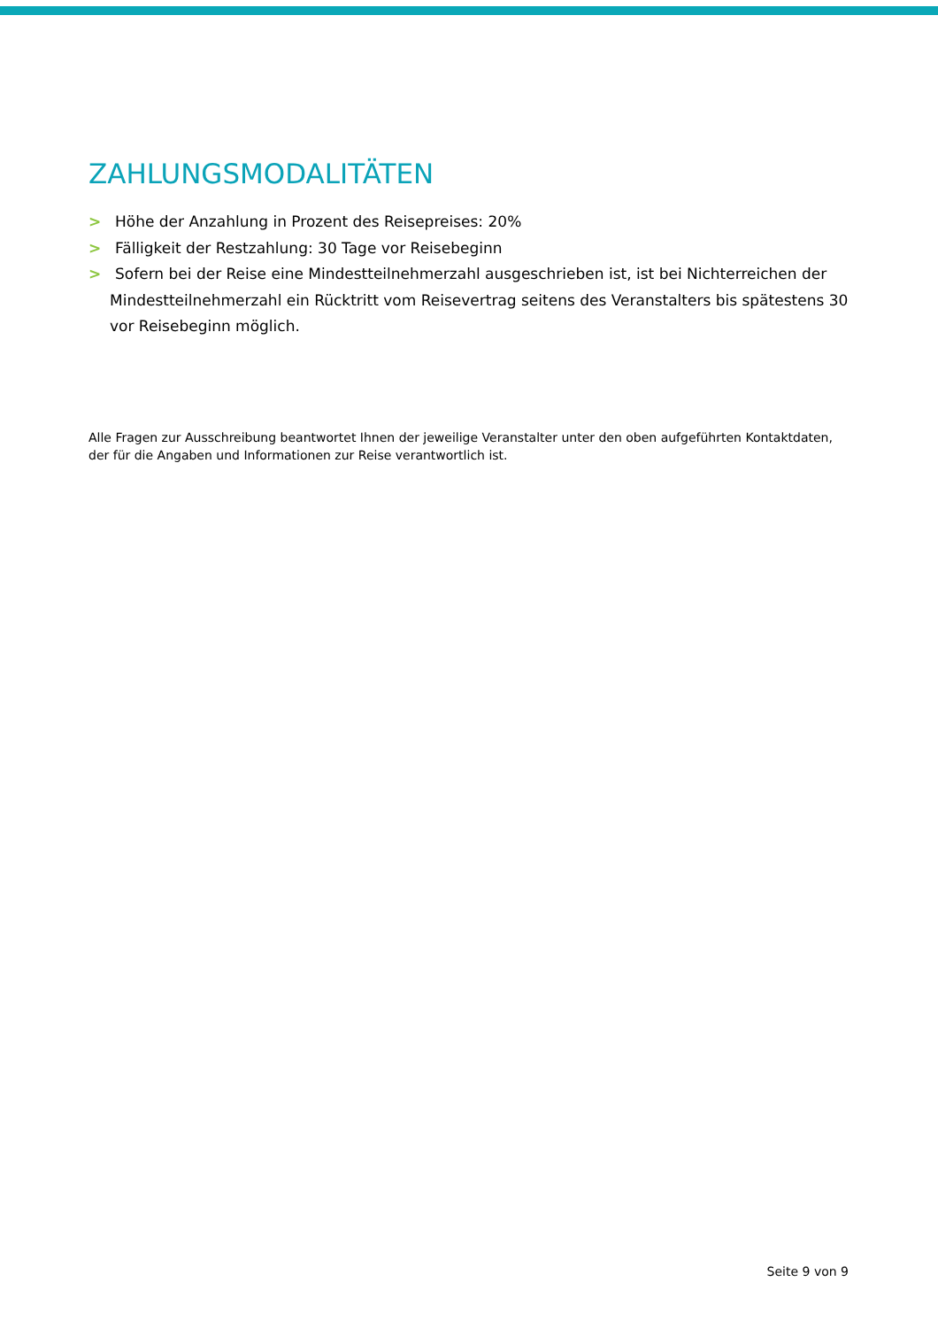ZAHLUNGSMODALITÄTEN
> Höhe der Anzahlung in Prozent des Reisepreises: 20%
> Fälligkeit der Restzahlung: 30 Tage vor Reisebeginn
> Sofern bei der Reise eine Mindestteilnehmerzahl ausgeschrieben ist, ist bei Nichterreichen der Mindestteilnehmerzahl ein Rücktritt vom Reisevertrag seitens des Veranstalters bis spätestens 30 vor Reisebeginn möglich.
Alle Fragen zur Ausschreibung beantwortet Ihnen der jeweilige Veranstalter unter den oben aufgeführten Kontaktdaten, der für die Angaben und Informationen zur Reise verantwortlich ist.
Seite 9 von 9